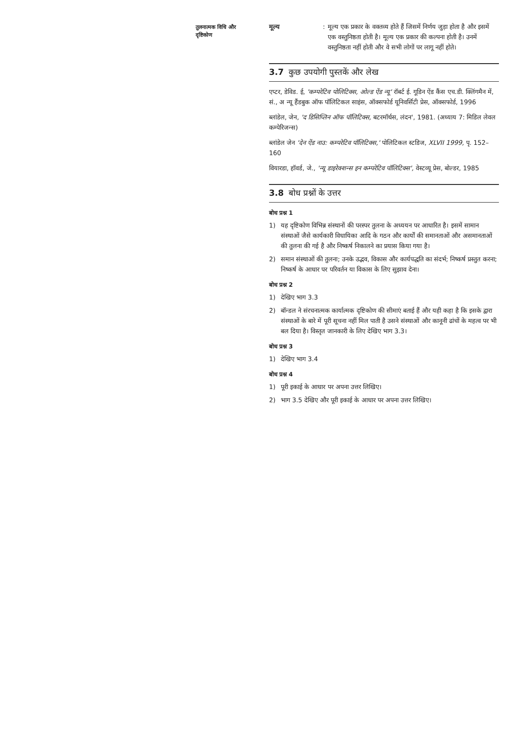तुलनात्मक विधि और
दृष्टिकोण
मूल्य : मूल्य एक प्रकार के वक्तव्य होते हैं जिसमें निर्णय जुड़ा होता है और इसमें एक वस्तुनिष्ठता होती है। मूल्य एक प्रकार की कल्पना होती है। उनमें वस्तुनिष्ठता नहीं होती और वे सभी लोगों पर लागू नहीं होते।
3.7 कुछ उपयोगी पुस्तकें और लेख
एप्टर, डेविड. ई, 'कम्परेटिव पोलिटिक्स, ओल्ड ऐंड न्यू' रॉबर्ट ई. गूडिन ऐंड कैंस एच.डी. क्लिंगमैन में, सं., अ न्यू हैंडबुक ऑफ पॉलिटिकल साइंस, ऑक्सफोर्ड यूनिवर्सिटी प्रेस, ऑक्सफोर्ड, 1996
ब्लांडेल, जेन, 'द डिसिप्लिन ऑफ पॉलिटिक्स, बटरमॉर्थस, लंदन', 1981. (अध्याय 7: मिडिल लेवल कम्पेरिजन्स)
ब्लांडेल जेन 'देन ऐंड नाउ: कम्परेटिव पॉलिटिक्स,' पोलिटिकल स्टडिज, XLVII 1999, पृ. 152–160
वियारडा, हॉवर्ड, जे., 'न्यू डाइरेक्शन्स इन कम्परेटिव पॉलिटिक्स', वेस्टव्यू प्रेस, बोल्डर, 1985
3.8 बोध प्रश्नों के उत्तर
बोध प्रश्न 1
1) यह दृष्टिकोण विभिन्न संस्थानों की परस्पर तुलना के अध्ययन पर आधारित है। इसमें सामान संस्थाओं जैसे कार्यकारी विधायिका आदि के गठन और कार्यों की समानताओं और असमानताओं की तुलना की गई है और निष्कर्ष निकालने का प्रयास किया गया है।
2) समान संस्थाओं की तुलना; उनके उद्भव, विकास और कार्यपद्धति का संदर्भ; निष्कर्ष प्रस्तुत करना; निष्कर्ष के आधार पर परिवर्तन या विकास के लिए सुझाव देना।
बोध प्रश्न 2
1) देखिए भाग 3.3
2) बॉन्डल ने संरचनात्मक कार्यात्मक दृष्टिकोण की सीमाएं बताई हैं और यही कहा है कि इसके द्वारा संस्थाओं के बारे में पूरी सूचना नहीं मिल पाती है उसने संस्थाओं और कानूनी ढांचों के महत्व पर भी बल दिया है। विस्तृत जानकारी के लिए देखिए भाग 3.3।
बोध प्रश्न 3
1) देखिए भाग 3.4
बोध प्रश्न 4
1) पूरी इकाई के आधार पर अपना उत्तर लिखिए।
2) भाग 3.5 देखिए और पूरी इकाई के आधार पर अपना उत्तर लिखिए।